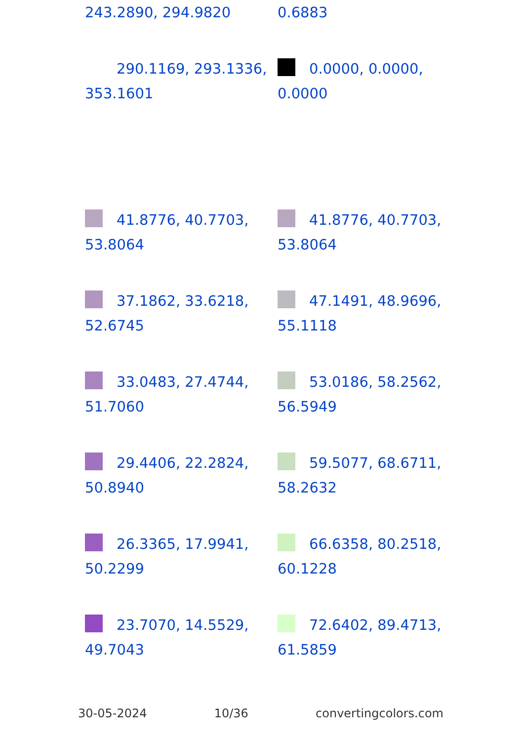243.2890, 294.9820 0.6883
290.1169, 293.1336, 353.1601
0.0000, 0.0000, 0.0000
41.8776, 40.7703, 53.8064
41.8776, 40.7703, 53.8064
37.1862, 33.6218, 52.6745
47.1491, 48.9696, 55.1118
33.0483, 27.4744, 51.7060
53.0186, 58.2562, 56.5949
29.4406, 22.2824, 50.8940
59.5077, 68.6711, 58.2632
26.3365, 17.9941, 50.2299
66.6358, 80.2518, 60.1228
23.7070, 14.5529, 49.7043
72.6402, 89.4713, 61.5859
30-05-2024 10/36 convertingcolors.com